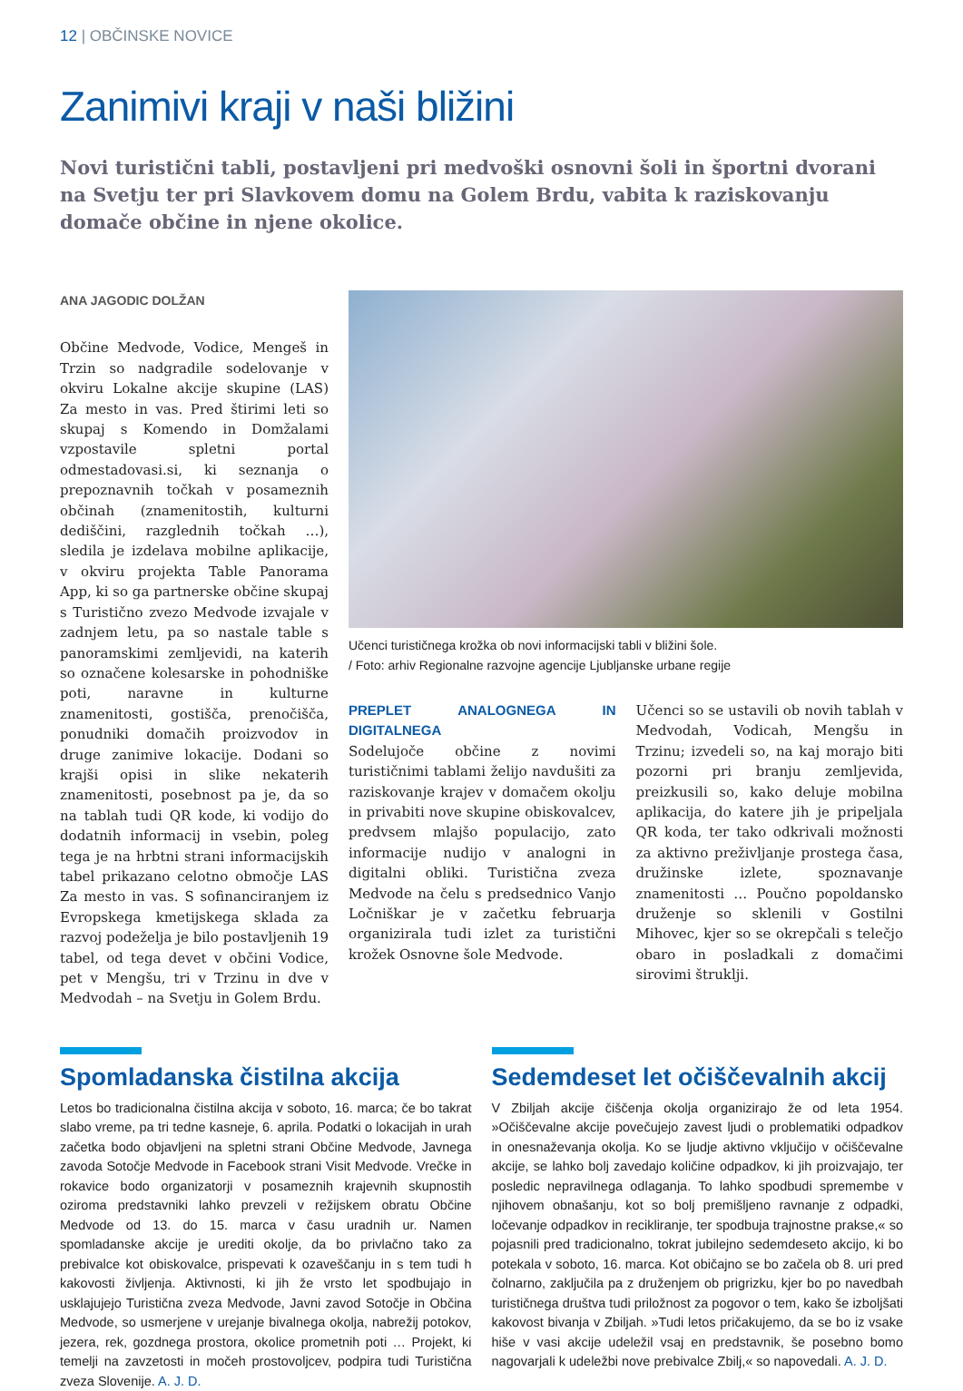12 | OBČINSKE NOVICE
Zanimivi kraji v naši bližini
Novi turistični tabli, postavljeni pri medvoški osnovni šoli in športni dvorani na Svetju ter pri Slavkovem domu na Golem Brdu, vabita k raziskovanju domače občine in njene okolice.
ANA JAGODIC DOLŽAN
Občine Medvode, Vodice, Mengeš in Trzin so nadgradile sodelovanje v okviru Lokalne akcije skupine (LAS) Za mesto in vas. Pred štirimi leti so skupaj s Komendo in Domžalami vzpostavile spletni portal odmestadovasi.si, ki seznanja o prepoznavnih točkah v posameznih občinah (znamenitostih, kulturni dediščini, razglednih točkah …), sledila je izdelava mobilne aplikacije, v okviru projekta Table Panorama App, ki so ga partnerske občine skupaj s Turistično zvezo Medvode izvajale v zadnjem letu, pa so nastale table s panoramskimi zemljevidi, na katerih so označene kolesarske in pohodniške poti, naravne in kulturne znamenitosti, gostišča, prenočišča, ponudniki domačih proizvodov in druge zanimive lokacije. Dodani so krajši opisi in slike nekaterih znamenitosti, posebnost pa je, da so na tablah tudi QR kode, ki vodijo do dodatnih informacij in vsebin, poleg tega je na hrbtni strani informacijskih tabel prikazano celotno območje LAS Za mesto in vas. S sofinanciranjem iz Evropskega kmetijskega sklada za razvoj podeželja je bilo postavljenih 19 tabel, od tega devet v občini Vodice, pet v Mengšu, tri v Trzinu in dve v Medvodah – na Svetju in Golem Brdu.
Učenci turističnega krožka ob novi informacijski tabli v bližini šole.
/ Foto: arhiv Regionalne razvojne agencije Ljubljanske urbane regije
PREPLET ANALOGNEGA IN DIGITALNEGA
Sodelujoče občine z novimi turističnimi tablami želijo navdušiti za raziskovanje krajev v domačem okolju in privabiti nove skupine obiskovalcev, predvsem mlajšo populacijo, zato informacije nudijo v analogni in digitalni obliki. Turistična zveza Medvode na čelu s predsednico Vanjo Ločniškar je v začetku februarja organizirala tudi izlet za turistični krožek Osnovne šole Medvode.
Učenci so se ustavili ob novih tablah v Medvodah, Vodicah, Mengšu in Trzinu; izvedeli so, na kaj morajo biti pozorni pri branju zemljevida, preizkusili so, kako deluje mobilna aplikacija, do katere jih je pripeljala QR koda, ter tako odkrivali možnosti za aktivno preživljanje prostega časa, družinske izlete, spoznavanje znamenitosti … Poučno popoldansko druženje so sklenili v Gostilni Mihovec, kjer so se okrepčali s telečjo obaro in posladkali z domačimi sirovimi štruklji.
Spomladanska čistilna akcija
Letos bo tradicionalna čistilna akcija v soboto, 16. marca; če bo takrat slabo vreme, pa tri tedne kasneje, 6. aprila. Podatki o lokacijah in urah začetka bodo objavljeni na spletni strani Občine Medvode, Javnega zavoda Sotočje Medvode in Facebook strani Visit Medvode. Vrečke in rokavice bodo organizatorji v posameznih krajevnih skupnostih oziroma predstavniki lahko prevzeli v režijskem obratu Občine Medvode od 13. do 15. marca v času uradnih ur. Namen spomladanske akcije je urediti okolje, da bo privlačno tako za prebivalce kot obiskovalce, prispevati k ozaveščanju in s tem tudi h kakovosti življenja. Aktivnosti, ki jih že vrsto let spodbujajo in usklajujejo Turistična zveza Medvode, Javni zavod Sotočje in Občina Medvode, so usmerjene v urejanje bivalnega okolja, nabrežij potokov, jezera, rek, gozdnega prostora, okolice prometnih poti … Projekt, ki temelji na zavzetosti in močeh prostovoljcev, podpira tudi Turistična zveza Slovenije. A. J. D.
Sedemdeset let očiščevalnih akcij
V Zbiljah akcije čiščenja okolja organizirajo že od leta 1954. »Očiščevalne akcije povečujejo zavest ljudi o problematiki odpadkov in onesnaževanja okolja. Ko se ljudje aktivno vključijo v očiščevalne akcije, se lahko bolj zavedajo količine odpadkov, ki jih proizvajajo, ter posledic nepravilnega odlaganja. To lahko spodbudi spremembe v njihovem obnašanju, kot so bolj premišljeno ravnanje z odpadki, ločevanje odpadkov in recikliranje, ter spodbuja trajnostne prakse,« so pojasnili pred tradicionalno, tokrat jubilejno sedemdeseto akcijo, ki bo potekala v soboto, 16. marca. Kot običajno se bo začela ob 8. uri pred čolnarno, zaključila pa z druženjem ob prigrizku, kjer bo po navedbah turističnega društva tudi priložnost za pogovor o tem, kako še izboljšati kakovost bivanja v Zbiljah. »Tudi letos pričakujemo, da se bo iz vsake hiše v vasi akcije udeležil vsaj en predstavnik, še posebno bomo nagovarjali k udeležbi nove prebivalce Zbilj,« so napovedali. A. J. D.